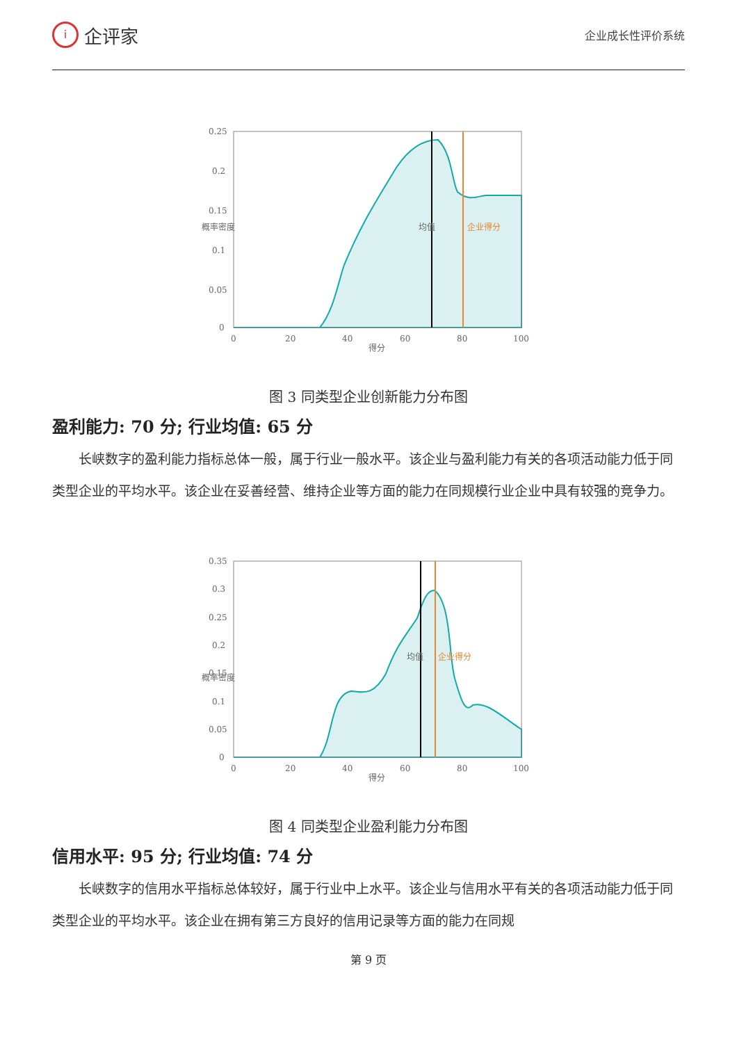i
企评家
企业成长性评价系统
0.25
0.2
0.15
0.1
0.05
0
0
20
40
60
80
100
得分
概率密度
均值
企业得分
图 3 同类型企业创新能力分布图
盈利能力: 70 分; 行业均值: 65 分
长峡数字的盈利能力指标总体一般，属于行业一般水平。该企业与盈利能力有关的各项活动能力低于同类型企业的平均水平。该企业在妥善经营、维持企业等方面的能力在同规模行业企业中具有较强的竞争力。
0.35
0.3
0.25
0.2
0.15
0.1
0.05
0
0
20
40
60
80
100
得分
概率密度
均值
企业得分
图 4 同类型企业盈利能力分布图
信用水平: 95 分; 行业均值: 74 分
长峡数字的信用水平指标总体较好，属于行业中上水平。该企业与信用水平有关的各项活动能力低于同类型企业的平均水平。该企业在拥有第三方良好的信用记录等方面的能力在同规
第 9 页